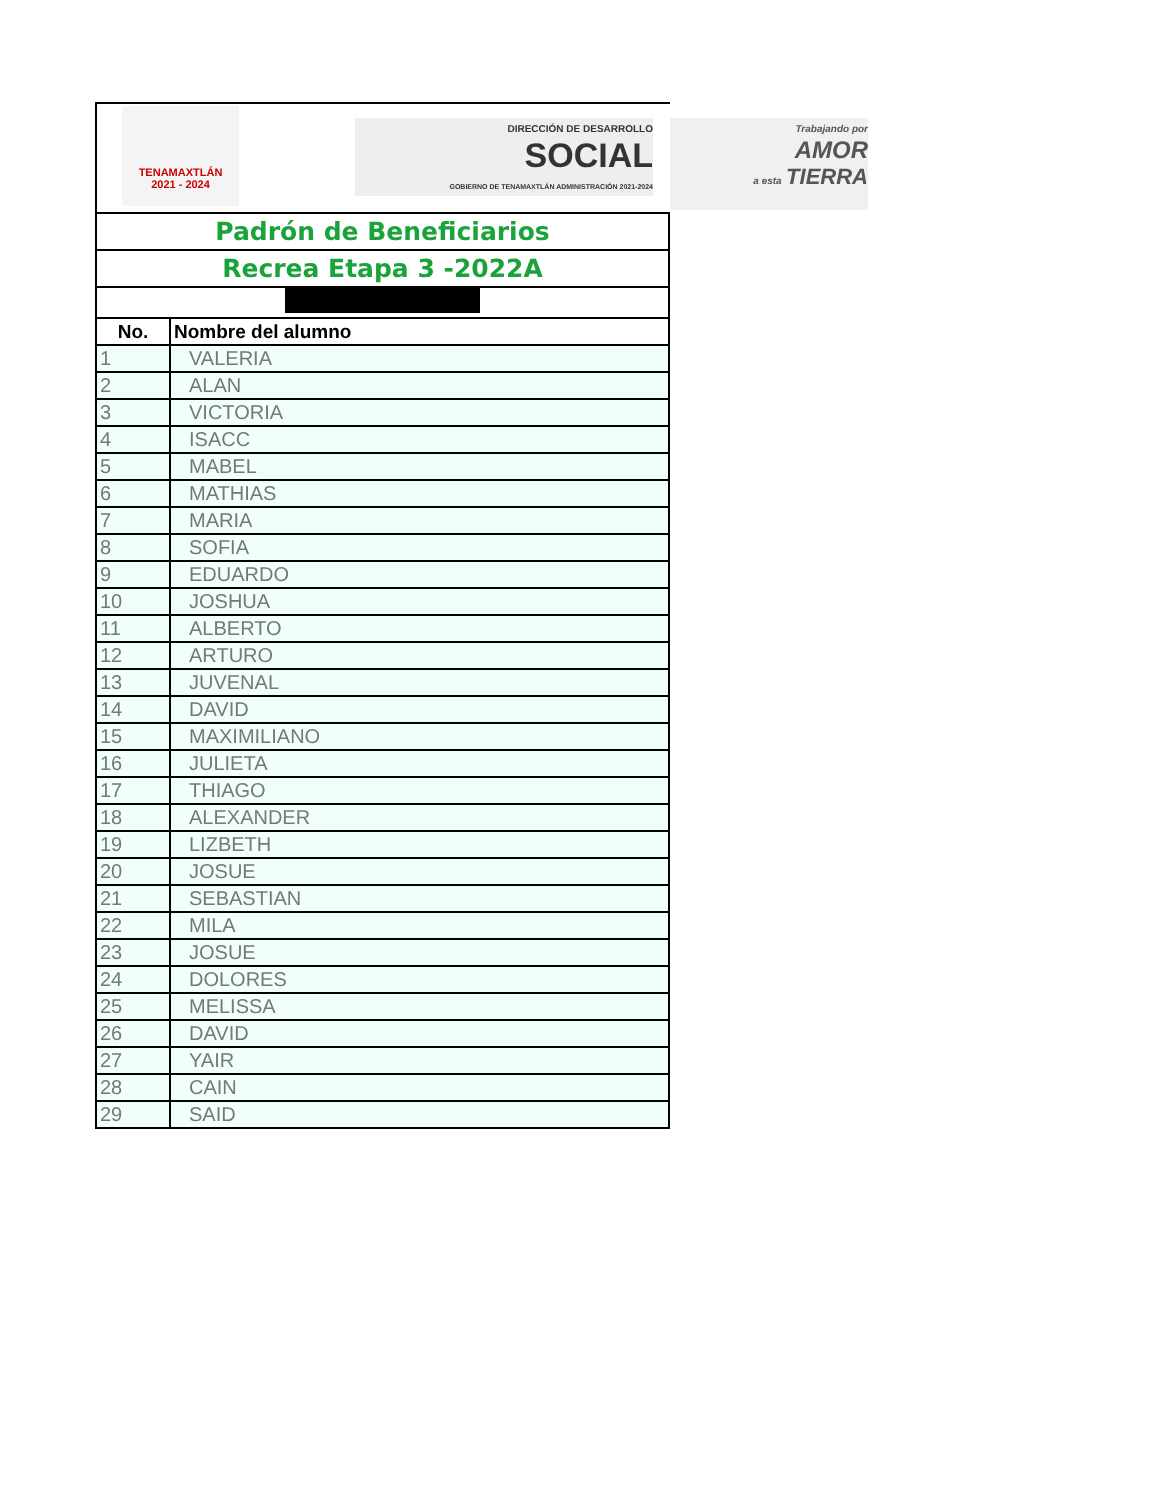TENAMAXTLÁN
2021 - 2024
DIRECCIÓN DE DESARROLLO
SOCIAL
GOBIERNO DE TENAMAXTLÁN ADMINISTRACIÓN 2021-2024
Trabajando por
AMOR
a esta TIERRA
| Padrón de Beneficiarios | |
| Recrea Etapa 3 -2022A | |
| No. | Nombre del alumno |
| 1 | VALERIA |
| 2 | ALAN |
| 3 | VICTORIA |
| 4 | ISACC |
| 5 | MABEL |
| 6 | MATHIAS |
| 7 | MARIA |
| 8 | SOFIA |
| 9 | EDUARDO |
| 10 | JOSHUA |
| 11 | ALBERTO |
| 12 | ARTURO |
| 13 | JUVENAL |
| 14 | DAVID |
| 15 | MAXIMILIANO |
| 16 | JULIETA |
| 17 | THIAGO |
| 18 | ALEXANDER |
| 19 | LIZBETH |
| 20 | JOSUE |
| 21 | SEBASTIAN |
| 22 | MILA |
| 23 | JOSUE |
| 24 | DOLORES |
| 25 | MELISSA |
| 26 | DAVID |
| 27 | YAIR |
| 28 | CAIN |
| 29 | SAID |